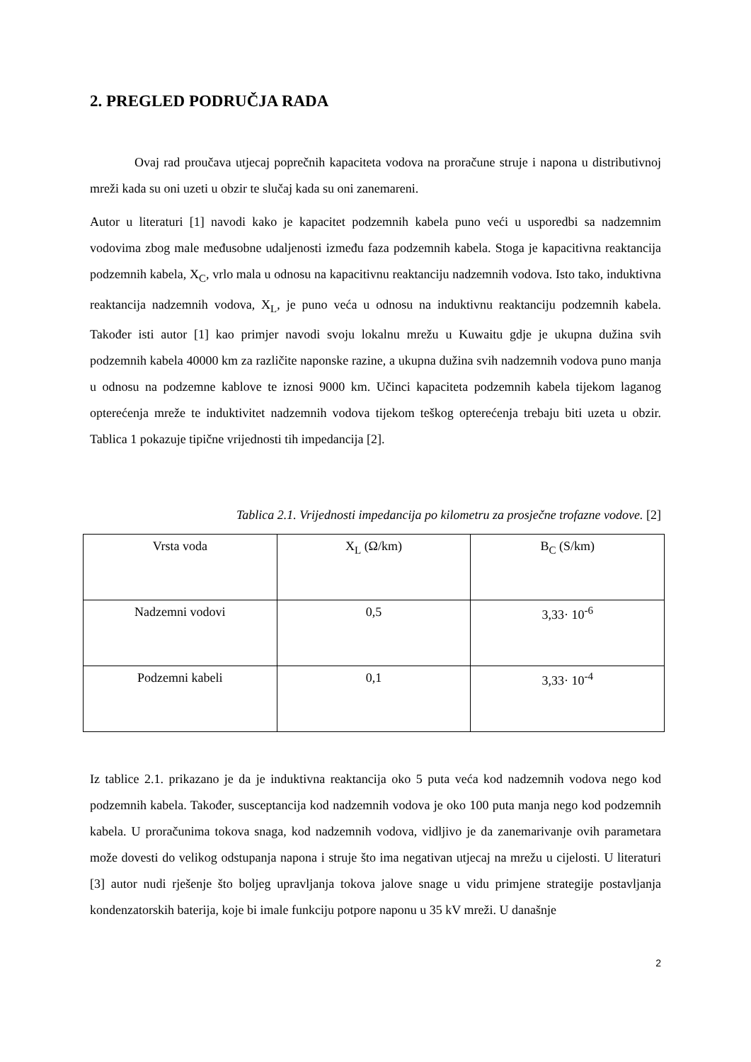2. PREGLED PODRUČJA RADA
Ovaj rad proučava utjecaj poprečnih kapaciteta vodova na proračune struje i napona u distributivnoj mreži kada su oni uzeti u obzir te slučaj kada su oni zanemareni.
Autor u literaturi [1] navodi kako je kapacitet podzemnih kabela puno veći u usporedbi sa nadzemnim vodovima zbog male međusobne udaljenosti između faza podzemnih kabela. Stoga je kapacitivna reaktancija podzemnih kabela, X<sub>C</sub>, vrlo mala u odnosu na kapacitivnu reaktanciju nadzemnih vodova. Isto tako, induktivna reaktancija nadzemnih vodova, X<sub>L</sub>, je puno veća u odnosu na induktivnu reaktanciju podzemnih kabela. Također isti autor [1] kao primjer navodi svoju lokalnu mrežu u Kuwaitu gdje je ukupna dužina svih podzemnih kabela 40000 km za različite naponske razine, a ukupna dužina svih nadzemnih vodova puno manja u odnosu na podzemne kablove te iznosi 9000 km. Učinci kapaciteta podzemnih kabela tijekom laganog opterećenja mreže te induktivitet nadzemnih vodova tijekom teškog opterećenja trebaju biti uzeta u obzir. Tablica 1 pokazuje tipične vrijednosti tih impedancija [2].
Tablica 2.1. Vrijednosti impedancija po kilometru za prosječne trofazne vodove. [2]
| Vrsta voda | X<sub>L</sub> (Ω/km) | B<sub>C</sub> (S/km) |
| Nadzemni vodovi | 0,5 | 3,33· 10<sup>-6</sup> |
| Podzemni kabeli | 0,1 | 3,33· 10<sup>-4</sup> |
Iz tablice 2.1. prikazano je da je induktivna reaktancija oko 5 puta veća kod nadzemnih vodova nego kod podzemnih kabela. Također, susceptancija kod nadzemnih vodova je oko 100 puta manja nego kod podzemnih kabela. U proračunima tokova snaga, kod nadzemnih vodova, vidljivo je da zanemarivanje ovih parametara može dovesti do velikog odstupanja napona i struje što ima negativan utjecaj na mrežu u cijelosti. U literaturi [3] autor nudi rješenje što boljeg upravljanja tokova jalove snage u vidu primjene strategije postavljanja kondenzatorskih baterija, koje bi imale funkciju potpore naponu u 35 kV mreži. U današnje
2